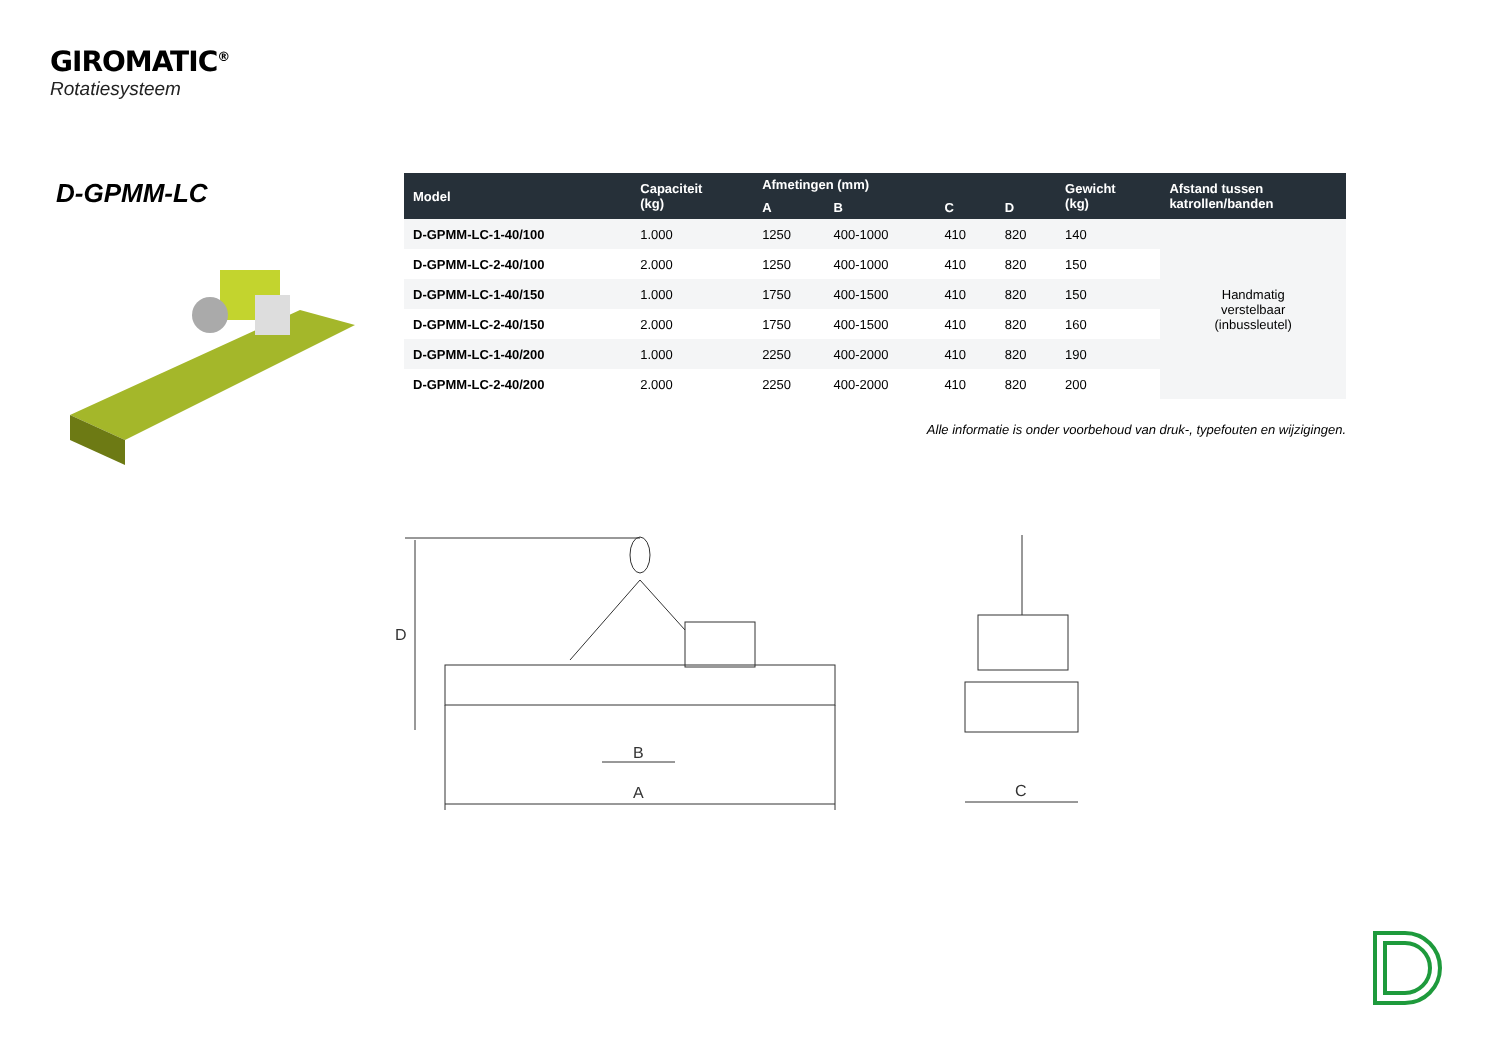GIROMATIC<sup>®</sup>
Rotatiesysteem
D-GPMM-LC
| Model | Capaciteit (kg) | Afmetingen (mm) | | | | Gewicht (kg) | Afstand tussen katrollen/banden |
| --- | --- | --- | --- | --- | --- | --- | --- |
| | | A | B | C | D | | |
| D-GPMM-LC-1-40/100 | 1.000 | 1250 | 400-1000 | 410 | 820 | 140 | Handmatig verstelbaar (inbussleutel) |
| D-GPMM-LC-2-40/100 | 2.000 | 1250 | 400-1000 | 410 | 820 | 150 | |
| D-GPMM-LC-1-40/150 | 1.000 | 1750 | 400-1500 | 410 | 820 | 150 | |
| D-GPMM-LC-2-40/150 | 2.000 | 1750 | 400-1500 | 410 | 820 | 160 | |
| D-GPMM-LC-1-40/200 | 1.000 | 2250 | 400-2000 | 410 | 820 | 190 | |
| D-GPMM-LC-2-40/200 | 2.000 | 2250 | 400-2000 | 410 | 820 | 200 | |
Alle informatie is onder voorbehoud van druk-, typefouten en wijzigingen.
D
A
B
C